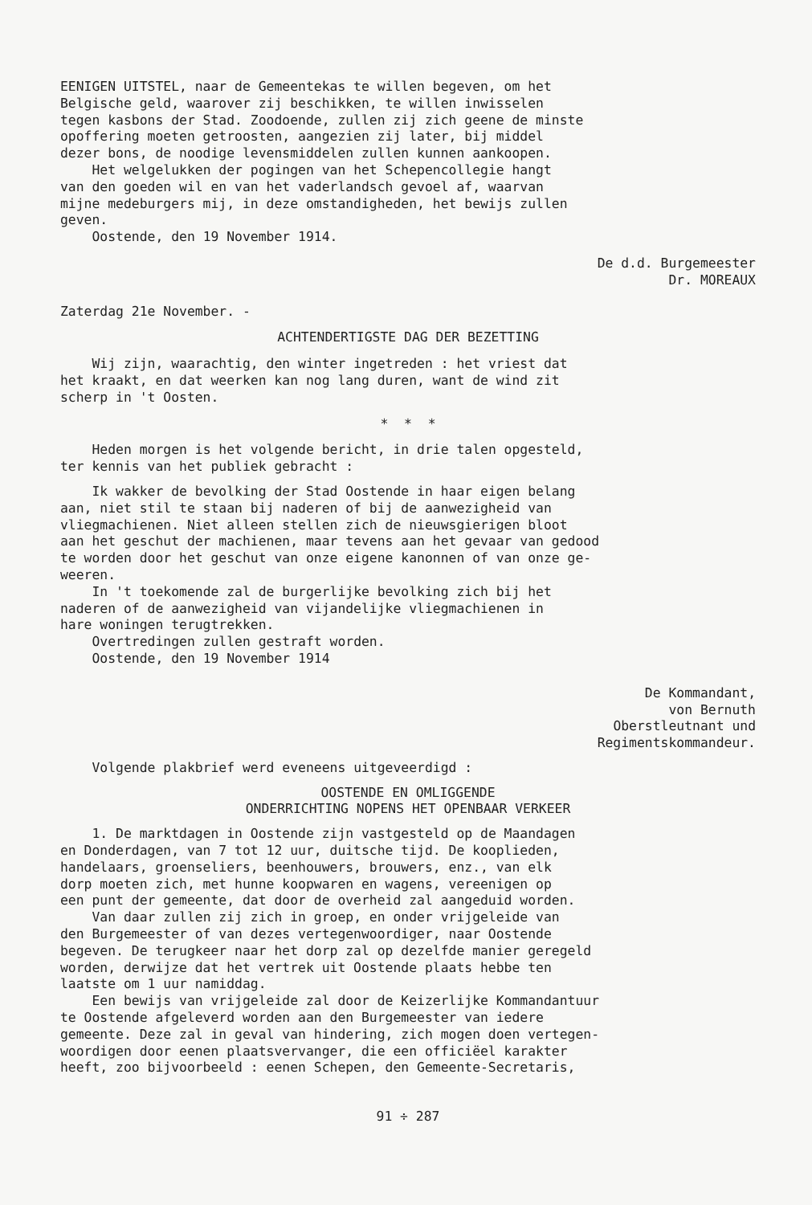EENIGEN UITSTEL, naar de Gemeentekas te willen begeven, om het Belgische geld, waarover zij beschikken, te willen inwisselen tegen kasbons der Stad. Zoodoende, zullen zij zich geene de minste opoffering moeten getroosten, aangezien zij later, bij middel dezer bons, de noodige levensmiddelen zullen kunnen aankoopen. Het welgelukken der pogingen van het Schepencollegie hangt van den goeden wil en van het vaderlandsch gevoel af, waarvan mijne medeburgers mij, in deze omstandigheden, het bewijs zullen geven. Oostende, den 19 November 1914.
De d.d. Burgemeester Dr. MOREAUX
Zaterdag 21e November. -
ACHTENDERTIGSTE DAG DER BEZETTING
Wij zijn, waarachtig, den winter ingetreden : het vriest dat het kraakt, en dat weerken kan nog lang duren, want de wind zit scherp in 't Oosten.
* * *
Heden morgen is het volgende bericht, in drie talen opgesteld, ter kennis van het publiek gebracht :
Ik wakker de bevolking der Stad Oostende in haar eigen belang aan, niet stil te staan bij naderen of bij de aanwezigheid van vliegmachienen. Niet alleen stellen zich de nieuwsgierigen bloot aan het geschut der machienen, maar tevens aan het gevaar van gedood te worden door het geschut van onze eigene kanonnen of van onze ge- weeren. In 't toekomende zal de burgerlijke bevolking zich bij het naderen of de aanwezigheid van vijandelijke vliegmachienen in hare woningen terugtrekken. Overtredingen zullen gestraft worden. Oostende, den 19 November 1914
De Kommandant, von Bernuth Oberstleutnant und Regimentskommandeur.
Volgende plakbrief werd eveneens uitgeveerdigd :
OOSTENDE EN OMLIGGENDE ONDERRICHTING NOPENS HET OPENBAAR VERKEER
1. De marktdagen in Oostende zijn vastgesteld op de Maandagen en Donderdagen, van 7 tot 12 uur, duitsche tijd. De kooplieden, handelaars, groenseliers, beenhouwers, brouwers, enz., van elk dorp moeten zich, met hunne koopwaren en wagens, vereenigen op een punt der gemeente, dat door de overheid zal aangeduid worden. Van daar zullen zij zich in groep, en onder vrijgeleide van den Burgemeester of van dezes vertegenwoordiger, naar Oostende begeven. De terugkeer naar het dorp zal op dezelfde manier geregeld worden, derwijze dat het vertrek uit Oostende plaats hebbe ten laatste om 1 uur namiddag. Een bewijs van vrijgeleide zal door de Keizerlijke Kommandantuur te Oostende afgeleverd worden aan den Burgemeester van iedere gemeente. Deze zal in geval van hindering, zich mogen doen vertegen- woordigen door eenen plaatsvervanger, die een officiëel karakter heeft, zoo bijvoorbeeld : eenen Schepen, den Gemeente-Secretaris,
91 ÷ 287